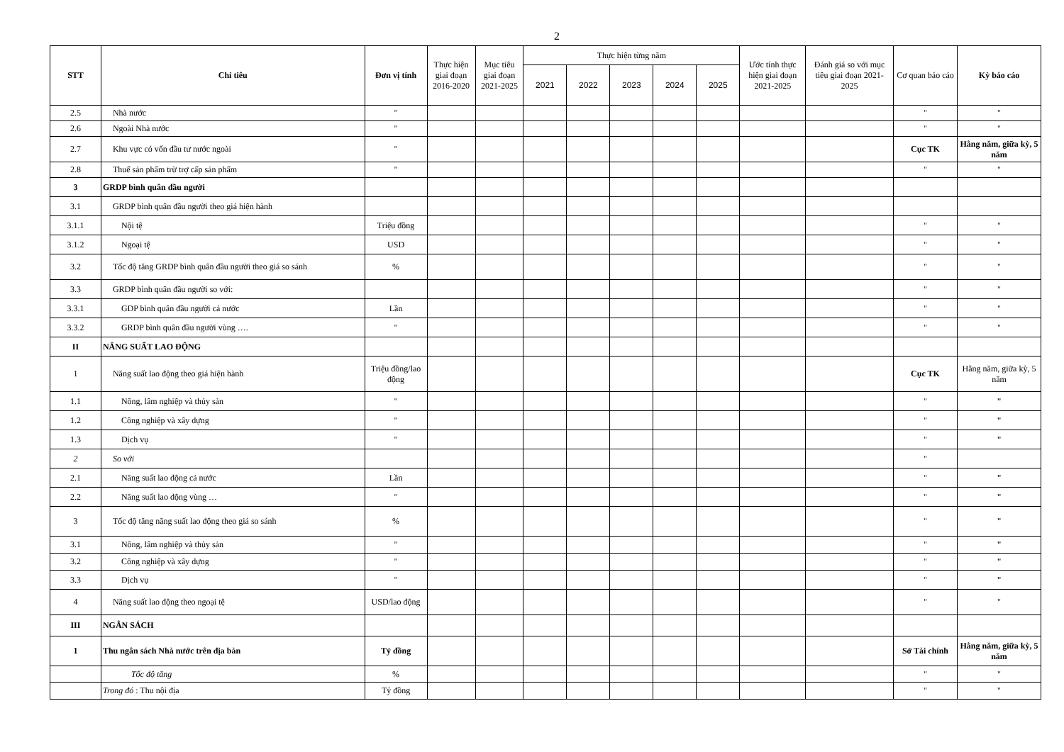2
| STT | Chỉ tiêu | Đơn vị tính | Thực hiện giai đoạn 2016-2020 | Mục tiêu giai đoạn 2021-2025 | Thực hiện từng năm | | | | | Ước tính thực hiện giai đoạn 2021-2025 | Đánh giá so với mục tiêu giai đoạn 2021-2025 | Cơ quan báo cáo | Kỳ báo cáo |
| --- | --- | --- | --- | --- | --- | --- | --- | --- | --- | --- | --- | --- | --- |
| | | | | | 2021 | 2022 | 2023 | 2024 | 2025 | | | | |
| 2.5 | Nhà nước | " | | | | | | | | | | " | " |
| 2.6 | Ngoài Nhà nước | " | | | | | | | | | | " | " |
| 2.7 | Khu vực có vốn đầu tư nước ngoài | " | | | | | | | | | | Cục TK | Hằng năm, giữa kỳ, 5 năm |
| 2.8 | Thuế sản phẩm trừ trợ cấp sản phẩm | " | | | | | | | | | | " | " |
| 3 | GRDP bình quân đầu người | | | | | | | | | | | | |
| 3.1 | GRDP bình quân đầu người theo giá hiện hành | | | | | | | | | | | | |
| 3.1.1 | Nội tệ | Triệu đồng | | | | | | | | | | " | " |
| 3.1.2 | Ngoại tệ | USD | | | | | | | | | | " | " |
| 3.2 | Tốc độ tăng GRDP bình quân đầu người theo giá so sánh | % | | | | | | | | | | " | " |
| 3.3 | GRDP bình quân đầu người so với: | | | | | | | | | | | " | " |
| 3.3.1 | GDP bình quân đầu người cả nước | Lần | | | | | | | | | | " | " |
| 3.3.2 | GRDP bình quân đầu người vùng …. | " | | | | | | | | | | " | " |
| II | NĂNG SUẤT LAO ĐỘNG | | | | | | | | | | | | |
| 1 | Năng suất lao động theo giá hiện hành | Triệu đồng/lao động | | | | | | | | | | Cục TK | Hằng năm, giữa kỳ, 5 năm |
| 1.1 | Nông, lâm nghiệp và thủy sản | " | | | | | | | | | | " | " |
| 1.2 | Công nghiệp và xây dựng | " | | | | | | | | | | " | " |
| 1.3 | Dịch vụ | " | | | | | | | | | | " | " |
| 2 | So với | | | | | | | | | | | " | |
| 2.1 | Năng suất lao động cả nước | Lần | | | | | | | | | | " | " |
| 2.2 | Năng suất lao động vùng … | " | | | | | | | | | | " | " |
| 3 | Tốc độ tăng năng suất lao động theo giá so sánh | % | | | | | | | | | | " | " |
| 3.1 | Nông, lâm nghiệp và thủy sản | " | | | | | | | | | | " | " |
| 3.2 | Công nghiệp và xây dựng | " | | | | | | | | | | " | " |
| 3.3 | Dịch vụ | " | | | | | | | | | | " | " |
| 4 | Năng suất lao động theo ngoại tệ | USD/lao động | | | | | | | | | | " | " |
| III | NGÂN SÁCH | | | | | | | | | | | | |
| 1 | Thu ngân sách Nhà nước trên địa bàn | Tỷ đồng | | | | | | | | | | Sở Tài chính | Hằng năm, giữa kỳ, 5 năm |
| | Tốc độ tăng | % | | | | | | | | | | " | " |
| | Trong đó : Thu nội địa | Tỷ đồng | | | | | | | | | | " | " |